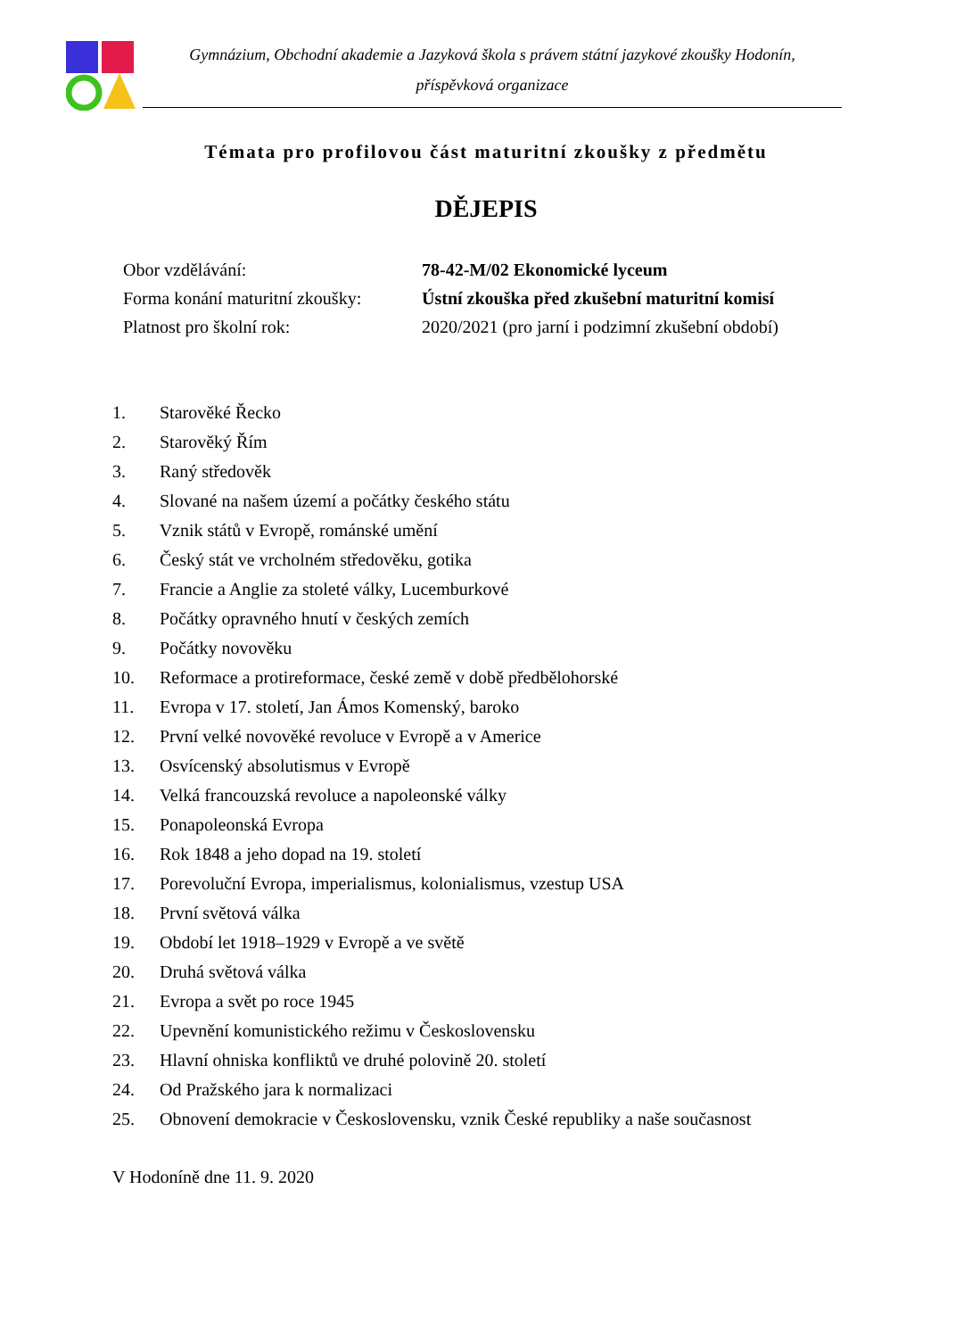Gymnázium, Obchodní akademie a Jazyková škola s právem státní jazykové zkoušky Hodonín,
příspěvková organizace
Témata pro profilovou část maturitní zkoušky z předmětu
DĚJEPIS
Obor vzdělávání: 78-42-M/02 Ekonomické lyceum
Forma konání maturitní zkoušky: Ústní zkouška před zkušební maturitní komisí
Platnost pro školní rok: 2020/2021 (pro jarní i podzimní zkušební období)
1. Starověké Řecko
2. Starověký Řím
3. Raný středověk
4. Slované na našem území a počátky českého státu
5. Vznik států v Evropě, románské umění
6. Český stát ve vrcholném středověku, gotika
7. Francie a Anglie za stoleté války, Lucemburkové
8. Počátky opravného hnutí v českých zemích
9. Počátky novověku
10. Reformace a protireformace, české země v době předbělohorské
11. Evropa v 17. století, Jan Ámos Komenský, baroko
12. První velké novověké revoluce v Evropě a v Americe
13. Osvícenský absolutismus v Evropě
14. Velká francouzská revoluce a napoleonské války
15. Ponapoleonská Evropa
16. Rok 1848 a jeho dopad na 19. století
17. Porevoluční Evropa, imperialismus, kolonialismus, vzestup USA
18. První světová válka
19. Období let 1918–1929 v Evropě a ve světě
20. Druhá světová válka
21. Evropa a svět po roce 1945
22. Upevnění komunistického režimu v Československu
23. Hlavní ohniska konfliktů ve druhé polovině 20. století
24. Od Pražského jara k normalizaci
25. Obnovení demokracie v Československu, vznik České republiky a naše současnost
V Hodoníně dne 11. 9. 2020